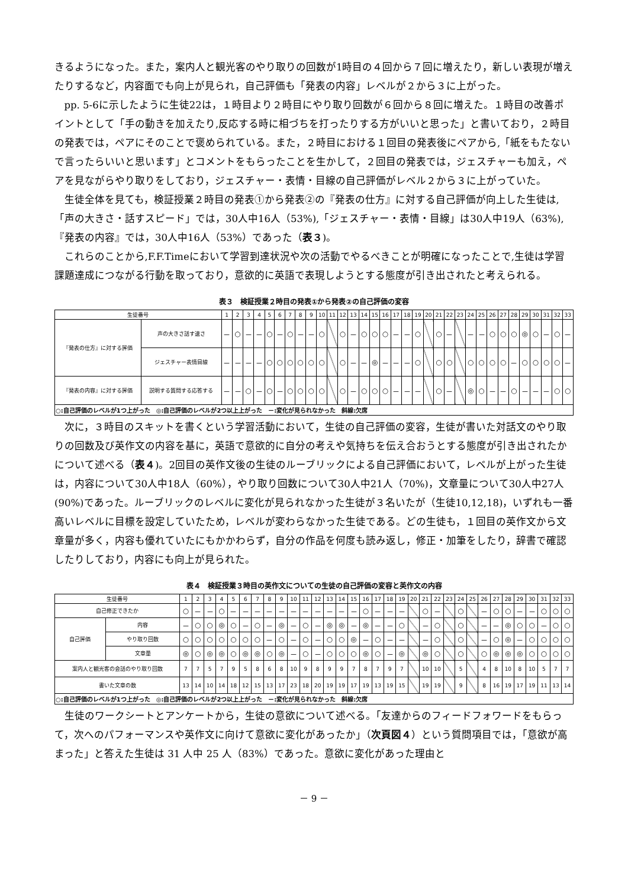きるようになった。また，案内人と観光客のやり取りの回数が1時目の４回から７回に増えたり，新しい表現が増えたりするなど，内容面でも向上が見られ，自己評価も「発表の内容」レベルが２から３に上がった。
pp. 5-6に示したように生徒22は，１時目より２時目にやり取り回数が６回から８回に増えた。１時目の改善ポイントとして「手の動きを加えたり,反応する時に相づちを打ったりする方がいいと思った」と書いており，２時目の発表では，ペアにそのことで褒められている。また，２時目における１回目の発表後にペアから,「紙をもたないで言ったらいいと思います」とコメントをもらったことを生かして，２回目の発表では，ジェスチャーも加え，ペアを見ながらやり取りをしており，ジェスチャー・表情・目線の自己評価がレベル２から３に上がっていた。
生徒全体を見ても，検証授業２時目の発表①から発表②の『発表の仕方』に対する自己評価が向上した生徒は,「声の大きさ・話すスピード」では，30人中16人（53%),「ジェスチャー・表情・目線」は30人中19人（63%),『発表の内容』では，30人中16人（53%）であった（表３)。
これらのことから,F.F.Timeにおいて学習到達状況や次の活動でやるべきことが明確になったことで,生徒は学習課題達成につながる行動を取っており，意欲的に英語で表現しようとする態度が引き出されたと考えられる。
表３　検証授業２時目の発表①から発表②の自己評価の変容
| 生徒番号 | | 1 | 2 | 3 | 4 | 5 | 6 | 7 | 8 | 9 | 10 | 11 | 12 | 13 | 14 | 15 | 16 | 17 | 18 | 19 | 20 | 21 | 22 | 23 | 24 | 25 | 26 | 27 | 28 | 29 | 30 | 31 | 32 | 33 |
| --- | --- | --- | --- | --- | --- | --- | --- | --- | --- | --- | --- | --- | --- | --- | --- | --- | --- | --- | --- | --- | --- | --- | --- | --- | --- | --- | --- | --- | --- | --- | --- | --- | --- | --- |
| 『発表の仕方』に対する評価 | 声の大きさ話す速さ | － | ○ | － | － | ○ | － | ○ | － | － | ○ | | ○ | － | ○ | ○ | ○ | － | － | ○ | | ○ | － | | － | － | ○ | ○ | ○ | ◎ | ○ | － | ○ | － |
| | ジェスチャー表情目線 | － | － | － | － | ○ | ○ | ○ | ○ | ○ | ○ | | ○ | － | － | ◎ | － | － | － | ○ | | ○ | ○ | | ○ | ○ | ○ | ○ | － | ○ | ○ | ○ | ○ | － |
| 『発表の内容』に対する評価 | 説明する質問する応答する | － | － | ○ | － | ○ | － | ○ | ○ | ○ | ○ | | ○ | － | ○ | ○ | ○ | － | － | － | | ○ | － | | ◎ | ○ | － | － | ○ | － | － | － | ○ | ○ |
| ○:自己評価のレベルが1つ上がった ◎:自己評価のレベルが2つ以上上がった －:変化が見られなかった 斜線:欠席 | | | | | | | | | | | | | | | | | | | | | | | | | | | | | | | | | | |
次に，３時目のスキットを書くという学習活動において，生徒の自己評価の変容，生徒が書いた対話文のやり取りの回数及び英作文の内容を基に，英語で意欲的に自分の考えや気持ちを伝え合おうとする態度が引き出されたかについて述べる（表４)。2回目の英作文後の生徒のルーブリックによる自己評価において，レベルが上がった生徒は，内容について30人中18人（60%），やり取り回数について30人中21人（70%)，文章量について30人中27人(90%)であった。ルーブリックのレベルに変化が見られなかった生徒が３名いたが（生徒10,12,18)，いずれも一番高いレベルに目標を設定していたため，レベルが変わらなかった生徒である。どの生徒も，１回目の英作文から文章量が多く，内容も優れていたにもかかわらず，自分の作品を何度も読み返し，修正・加筆をしたり，辞書で確認したりしており，内容にも向上が見られた。
表４　検証授業３時目の英作文についての生徒の自己評価の変容と英作文の内容
| 生徒番号 | | 1 | 2 | 3 | 4 | 5 | 6 | 7 | 8 | 9 | 10 | 11 | 12 | 13 | 14 | 15 | 16 | 17 | 18 | 19 | 20 | 21 | 22 | 23 | 24 | 25 | 26 | 27 | 28 | 29 | 30 | 31 | 32 | 33 |
| --- | --- | --- | --- | --- | --- | --- | --- | --- | --- | --- | --- | --- | --- | --- | --- | --- | --- | --- | --- | --- | --- | --- | --- | --- | --- | --- | --- | --- | --- | --- | --- | --- | --- | --- |
| 自己修正できたか | | ○ | － | － | ○ | － | － | － | － | － | － | － | － | － | － | － | ○ | － | － | － | | ○ | － | | ○ | | － | ○ | ○ | － | － | ○ | ○ | ○ |
| 自己評価 | 内容 | － | ○ | ○ | ◎ | ○ | － | ○ | － | ◎ | － | ○ | － | ◎ | ◎ | － | ◎ | － | － | ○ | | － | ○ | | ○ | | － | － | ◎ | ○ | ○ | － | ○ | ○ |
| | やり取り回数 | ○ | ○ | ○ | ○ | ○ | ○ | ○ | － | ○ | － | ○ | － | ○ | ○ | ◎ | － | ○ | － | － | | － | ○ | | ○ | | － | ○ | ◎ | － | ○ | ○ | ○ | ○ |
| | 文章量 | ◎ | ○ | ◎ | ◎ | ○ | ◎ | ◎ | ○ | ◎ | － | ○ | － | ○ | ○ | ○ | ◎ | ○ | － | ◎ | | ◎ | ○ | | ○ | | ○ | ◎ | ◎ | ◎ | ○ | ○ | ○ | ○ |
| 案内人と観光客の会話のやり取り回数 | | 7 | 7 | 5 | 7 | 9 | 5 | 8 | 6 | 8 | 10 | 9 | 8 | 9 | 9 | 7 | 8 | 7 | 9 | 7 | | 10 | 10 | | 5 | | 4 | 8 | 10 | 8 | 10 | 5 | 7 | 7 |
| 書いた文章の数 | | 13 | 14 | 10 | 14 | 18 | 12 | 15 | 13 | 17 | 23 | 18 | 20 | 19 | 19 | 17 | 19 | 13 | 19 | 15 | | 19 | 19 | | 9 | | 8 | 16 | 19 | 17 | 19 | 11 | 13 | 14 |
| ○:自己評価のレベルが1つ上がった ◎:自己評価のレベルが2つ以上上がった －:変化が見られなかった 斜線:欠席 | | | | | | | | | | | | | | | | | | | | | | | | | | | | | | | | | | |
生徒のワークシートとアンケートから，生徒の意欲について述べる。「友達からのフィードフォワードをもらって，次へのパフォーマンスや英作文に向けて意欲に変化があったか」（次頁図４）という質問項目では，「意欲が高まった」と答えた生徒は 31 人中 25 人（83%）であった。意欲に変化があった理由と
－ 9 －